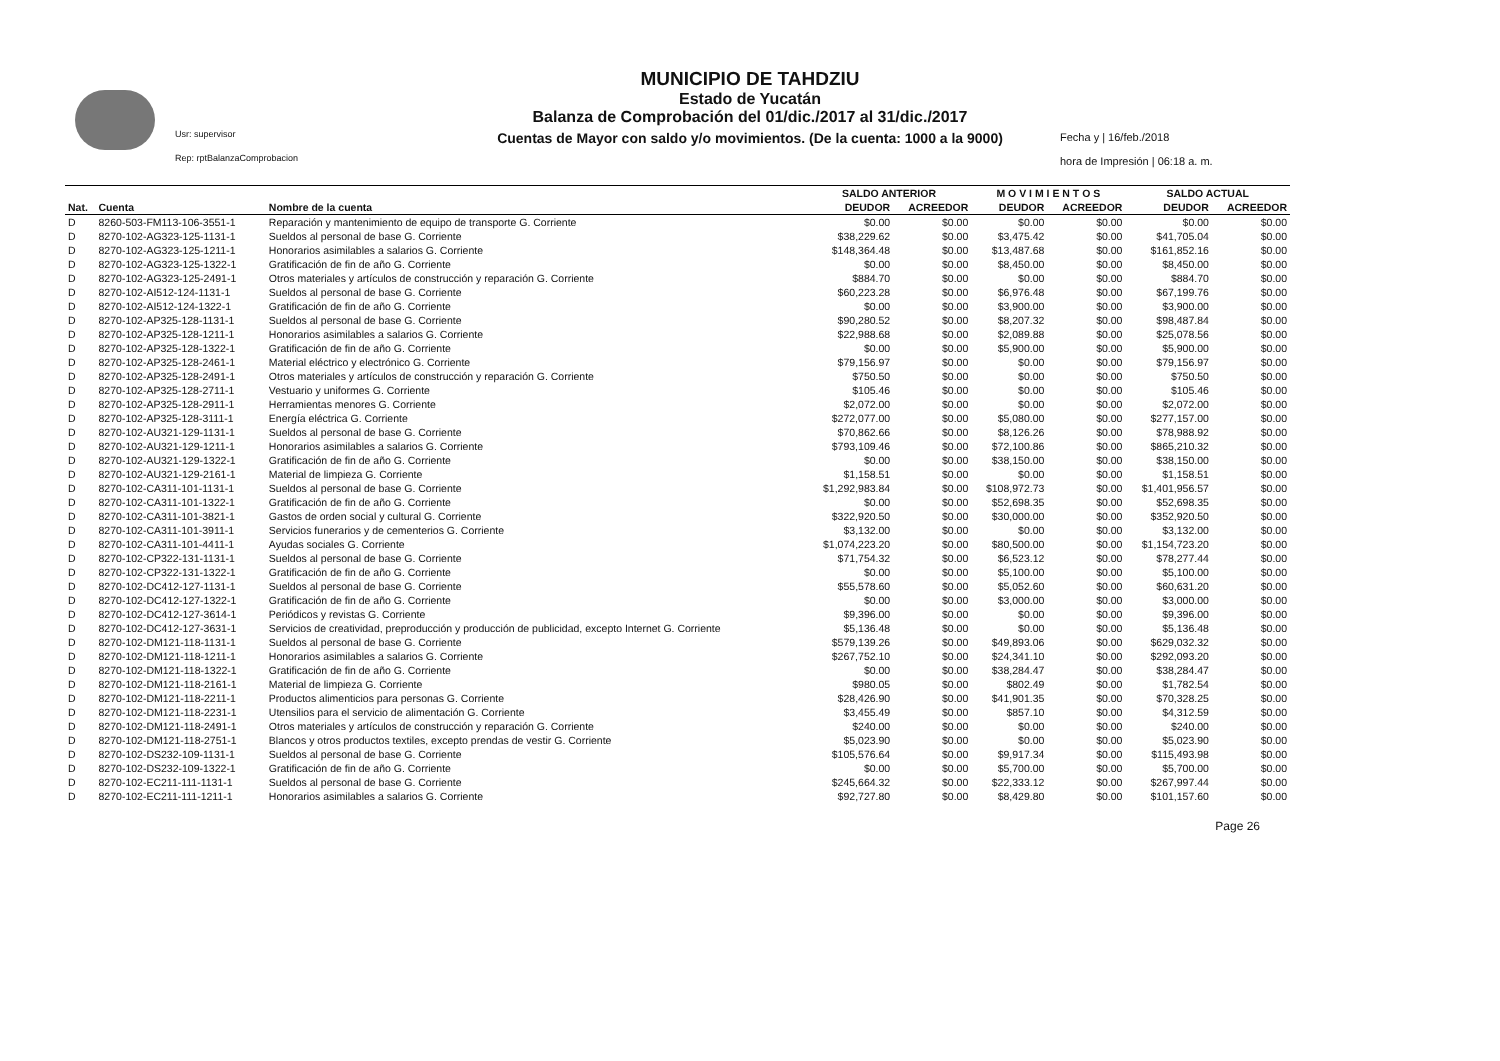Usr: supervisor
Rep: rptBalanzaComprobacion
MUNICIPIO DE TAHDZIU
Estado de Yucatán
Balanza de Comprobación del 01/dic./2017 al 31/dic./2017
Cuentas de Mayor con saldo y/o movimientos. (De la cuenta: 1000 a la 9000)
Fecha y | 16/feb./2018
hora de Impresión | 06:18 a. m.
| | | | SALDO ANTERIOR | | M O V I M I E N T O S | | SALDO ACTUAL | |
| --- | --- | --- | --- | --- | --- | --- | --- | --- |
| Nat. | Cuenta | Nombre de la cuenta | DEUDOR | ACREEDOR | DEUDOR | ACREEDOR | DEUDOR | ACREEDOR |
| D | 8260-503-FM113-106-3551-1 | Reparación y mantenimiento de equipo de transporte G. Corriente | $0.00 | $0.00 | $0.00 | $0.00 | $0.00 | $0.00 |
| D | 8270-102-AG323-125-1131-1 | Sueldos al personal de base G. Corriente | $38,229.62 | $0.00 | $3,475.42 | $0.00 | $41,705.04 | $0.00 |
| D | 8270-102-AG323-125-1211-1 | Honorarios asimilables a salarios G. Corriente | $148,364.48 | $0.00 | $13,487.68 | $0.00 | $161,852.16 | $0.00 |
| D | 8270-102-AG323-125-1322-1 | Gratificación de fin de año G. Corriente | $0.00 | $0.00 | $8,450.00 | $0.00 | $8,450.00 | $0.00 |
| D | 8270-102-AG323-125-2491-1 | Otros materiales y artículos de construcción y reparación G. Corriente | $884.70 | $0.00 | $0.00 | $0.00 | $884.70 | $0.00 |
| D | 8270-102-AI512-124-1131-1 | Sueldos al personal de base G. Corriente | $60,223.28 | $0.00 | $6,976.48 | $0.00 | $67,199.76 | $0.00 |
| D | 8270-102-AI512-124-1322-1 | Gratificación de fin de año G. Corriente | $0.00 | $0.00 | $3,900.00 | $0.00 | $3,900.00 | $0.00 |
| D | 8270-102-AP325-128-1131-1 | Sueldos al personal de base G. Corriente | $90,280.52 | $0.00 | $8,207.32 | $0.00 | $98,487.84 | $0.00 |
| D | 8270-102-AP325-128-1211-1 | Honorarios asimilables a salarios G. Corriente | $22,988.68 | $0.00 | $2,089.88 | $0.00 | $25,078.56 | $0.00 |
| D | 8270-102-AP325-128-1322-1 | Gratificación de fin de año G. Corriente | $0.00 | $0.00 | $5,900.00 | $0.00 | $5,900.00 | $0.00 |
| D | 8270-102-AP325-128-2461-1 | Material eléctrico y electrónico G. Corriente | $79,156.97 | $0.00 | $0.00 | $0.00 | $79,156.97 | $0.00 |
| D | 8270-102-AP325-128-2491-1 | Otros materiales y artículos de construcción y reparación G. Corriente | $750.50 | $0.00 | $0.00 | $0.00 | $750.50 | $0.00 |
| D | 8270-102-AP325-128-2711-1 | Vestuario y uniformes G. Corriente | $105.46 | $0.00 | $0.00 | $0.00 | $105.46 | $0.00 |
| D | 8270-102-AP325-128-2911-1 | Herramientas menores G. Corriente | $2,072.00 | $0.00 | $0.00 | $0.00 | $2,072.00 | $0.00 |
| D | 8270-102-AP325-128-3111-1 | Energía eléctrica G. Corriente | $272,077.00 | $0.00 | $5,080.00 | $0.00 | $277,157.00 | $0.00 |
| D | 8270-102-AU321-129-1131-1 | Sueldos al personal de base G. Corriente | $70,862.66 | $0.00 | $8,126.26 | $0.00 | $78,988.92 | $0.00 |
| D | 8270-102-AU321-129-1211-1 | Honorarios asimilables a salarios G. Corriente | $793,109.46 | $0.00 | $72,100.86 | $0.00 | $865,210.32 | $0.00 |
| D | 8270-102-AU321-129-1322-1 | Gratificación de fin de año G. Corriente | $0.00 | $0.00 | $38,150.00 | $0.00 | $38,150.00 | $0.00 |
| D | 8270-102-AU321-129-2161-1 | Material de limpieza G. Corriente | $1,158.51 | $0.00 | $0.00 | $0.00 | $1,158.51 | $0.00 |
| D | 8270-102-CA311-101-1131-1 | Sueldos al personal de base G. Corriente | $1,292,983.84 | $0.00 | $108,972.73 | $0.00 | $1,401,956.57 | $0.00 |
| D | 8270-102-CA311-101-1322-1 | Gratificación de fin de año G. Corriente | $0.00 | $0.00 | $52,698.35 | $0.00 | $52,698.35 | $0.00 |
| D | 8270-102-CA311-101-3821-1 | Gastos de orden social y cultural G. Corriente | $322,920.50 | $0.00 | $30,000.00 | $0.00 | $352,920.50 | $0.00 |
| D | 8270-102-CA311-101-3911-1 | Servicios funerarios y de cementerios G. Corriente | $3,132.00 | $0.00 | $0.00 | $0.00 | $3,132.00 | $0.00 |
| D | 8270-102-CA311-101-4411-1 | Ayudas sociales G. Corriente | $1,074,223.20 | $0.00 | $80,500.00 | $0.00 | $1,154,723.20 | $0.00 |
| D | 8270-102-CP322-131-1131-1 | Sueldos al personal de base G. Corriente | $71,754.32 | $0.00 | $6,523.12 | $0.00 | $78,277.44 | $0.00 |
| D | 8270-102-CP322-131-1322-1 | Gratificación de fin de año G. Corriente | $0.00 | $0.00 | $5,100.00 | $0.00 | $5,100.00 | $0.00 |
| D | 8270-102-DC412-127-1131-1 | Sueldos al personal de base G. Corriente | $55,578.60 | $0.00 | $5,052.60 | $0.00 | $60,631.20 | $0.00 |
| D | 8270-102-DC412-127-1322-1 | Gratificación de fin de año G. Corriente | $0.00 | $0.00 | $3,000.00 | $0.00 | $3,000.00 | $0.00 |
| D | 8270-102-DC412-127-3614-1 | Periódicos y revistas G. Corriente | $9,396.00 | $0.00 | $0.00 | $0.00 | $9,396.00 | $0.00 |
| D | 8270-102-DC412-127-3631-1 | Servicios de creatividad, preproducción y producción de publicidad, excepto Internet G. Corriente | $5,136.48 | $0.00 | $0.00 | $0.00 | $5,136.48 | $0.00 |
| D | 8270-102-DM121-118-1131-1 | Sueldos al personal de base G. Corriente | $579,139.26 | $0.00 | $49,893.06 | $0.00 | $629,032.32 | $0.00 |
| D | 8270-102-DM121-118-1211-1 | Honorarios asimilables a salarios G. Corriente | $267,752.10 | $0.00 | $24,341.10 | $0.00 | $292,093.20 | $0.00 |
| D | 8270-102-DM121-118-1322-1 | Gratificación de fin de año G. Corriente | $0.00 | $0.00 | $38,284.47 | $0.00 | $38,284.47 | $0.00 |
| D | 8270-102-DM121-118-2161-1 | Material de limpieza G. Corriente | $980.05 | $0.00 | $802.49 | $0.00 | $1,782.54 | $0.00 |
| D | 8270-102-DM121-118-2211-1 | Productos alimenticios para personas G. Corriente | $28,426.90 | $0.00 | $41,901.35 | $0.00 | $70,328.25 | $0.00 |
| D | 8270-102-DM121-118-2231-1 | Utensilios para el servicio de alimentación G. Corriente | $3,455.49 | $0.00 | $857.10 | $0.00 | $4,312.59 | $0.00 |
| D | 8270-102-DM121-118-2491-1 | Otros materiales y artículos de construcción y reparación G. Corriente | $240.00 | $0.00 | $0.00 | $0.00 | $240.00 | $0.00 |
| D | 8270-102-DM121-118-2751-1 | Blancos y otros productos textiles, excepto prendas de vestir G. Corriente | $5,023.90 | $0.00 | $0.00 | $0.00 | $5,023.90 | $0.00 |
| D | 8270-102-DS232-109-1131-1 | Sueldos al personal de base G. Corriente | $105,576.64 | $0.00 | $9,917.34 | $0.00 | $115,493.98 | $0.00 |
| D | 8270-102-DS232-109-1322-1 | Gratificación de fin de año G. Corriente | $0.00 | $0.00 | $5,700.00 | $0.00 | $5,700.00 | $0.00 |
| D | 8270-102-EC211-111-1131-1 | Sueldos al personal de base G. Corriente | $245,664.32 | $0.00 | $22,333.12 | $0.00 | $267,997.44 | $0.00 |
| D | 8270-102-EC211-111-1211-1 | Honorarios asimilables a salarios G. Corriente | $92,727.80 | $0.00 | $8,429.80 | $0.00 | $101,157.60 | $0.00 |
Page 26